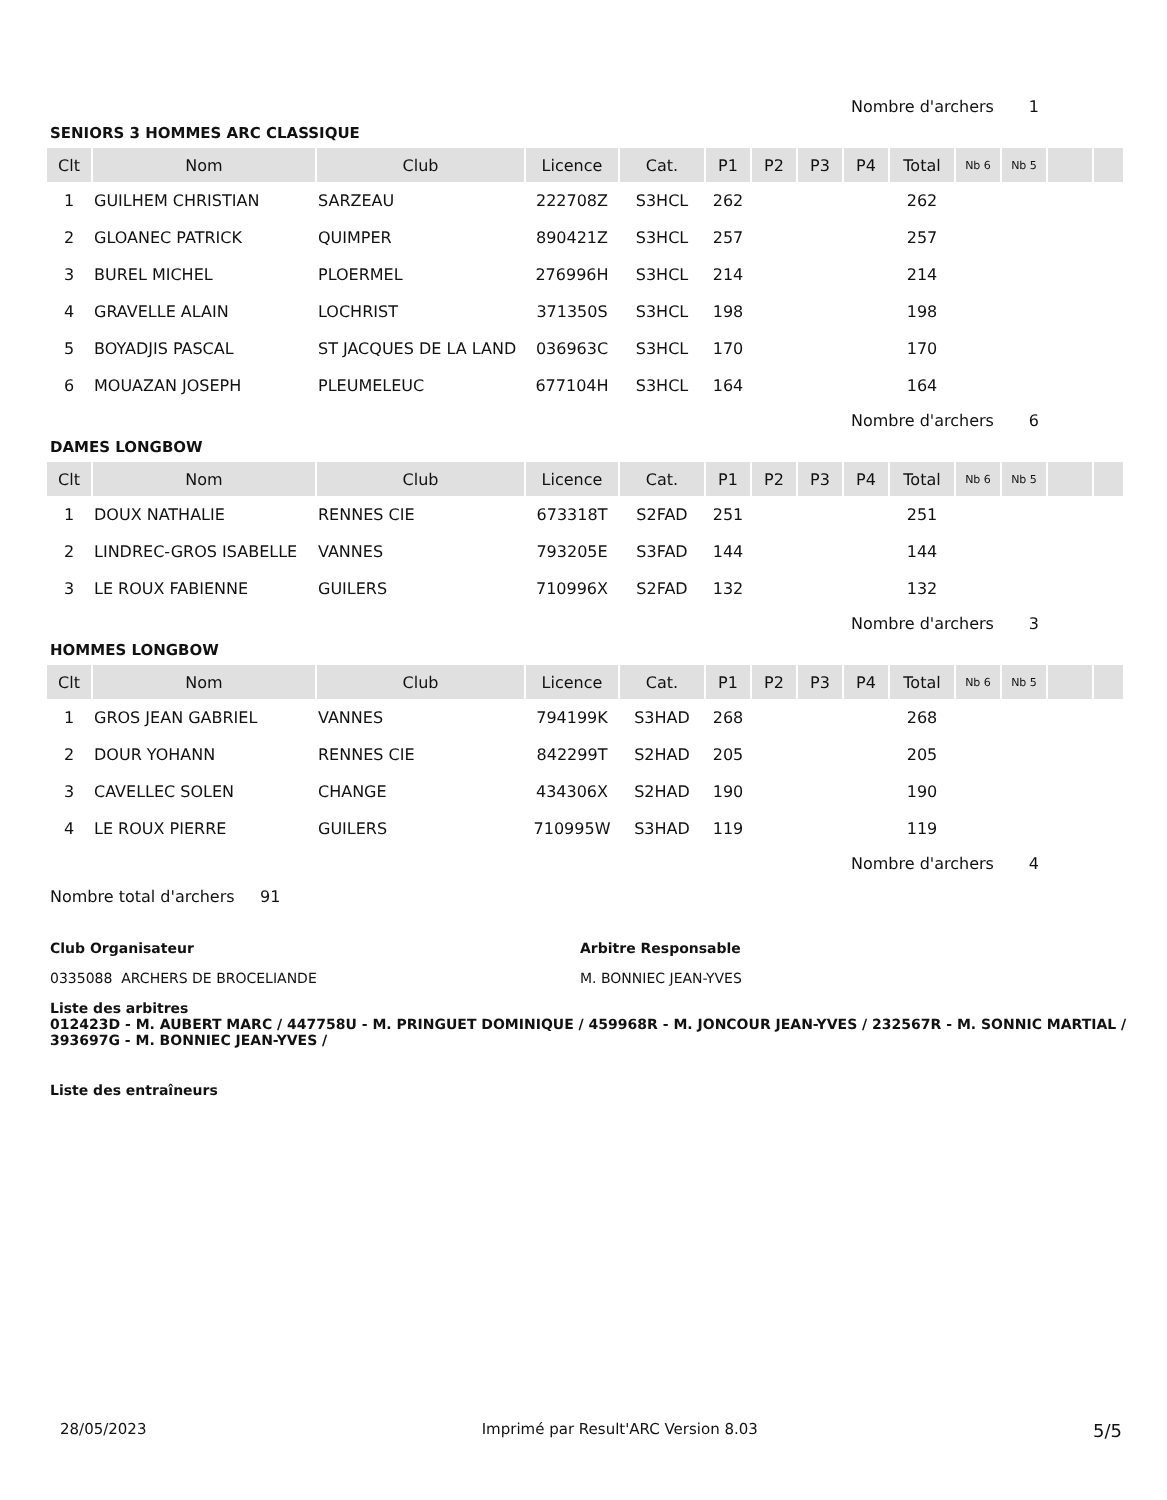Nombre d'archers 1
SENIORS 3 HOMMES ARC CLASSIQUE
| Clt | Nom | Club | Licence | Cat. | P1 | P2 | P3 | P4 | Total | Nb 6 | Nb 5 | | |
| --- | --- | --- | --- | --- | --- | --- | --- | --- | --- | --- | --- | --- | --- |
| 1 | GUILHEM CHRISTIAN | SARZEAU | 222708Z | S3HCL | 262 | | | | 262 | | | | |
| 2 | GLOANEC PATRICK | QUIMPER | 890421Z | S3HCL | 257 | | | | 257 | | | | |
| 3 | BUREL MICHEL | PLOERMEL | 276996H | S3HCL | 214 | | | | 214 | | | | |
| 4 | GRAVELLE ALAIN | LOCHRIST | 371350S | S3HCL | 198 | | | | 198 | | | | |
| 5 | BOYADJIS PASCAL | ST JACQUES DE LA LAND | 036963C | S3HCL | 170 | | | | 170 | | | | |
| 6 | MOUAZAN JOSEPH | PLEUMELEUC | 677104H | S3HCL | 164 | | | | 164 | | | | |
Nombre d'archers 6
DAMES LONGBOW
| Clt | Nom | Club | Licence | Cat. | P1 | P2 | P3 | P4 | Total | Nb 6 | Nb 5 | | |
| --- | --- | --- | --- | --- | --- | --- | --- | --- | --- | --- | --- | --- | --- |
| 1 | DOUX NATHALIE | RENNES CIE | 673318T | S2FAD | 251 | | | | 251 | | | | |
| 2 | LINDREC-GROS ISABELLE | VANNES | 793205E | S3FAD | 144 | | | | 144 | | | | |
| 3 | LE ROUX FABIENNE | GUILERS | 710996X | S2FAD | 132 | | | | 132 | | | | |
Nombre d'archers 3
HOMMES LONGBOW
| Clt | Nom | Club | Licence | Cat. | P1 | P2 | P3 | P4 | Total | Nb 6 | Nb 5 | | |
| --- | --- | --- | --- | --- | --- | --- | --- | --- | --- | --- | --- | --- | --- |
| 1 | GROS JEAN GABRIEL | VANNES | 794199K | S3HAD | 268 | | | | 268 | | | | |
| 2 | DOUR YOHANN | RENNES CIE | 842299T | S2HAD | 205 | | | | 205 | | | | |
| 3 | CAVELLEC SOLEN | CHANGE | 434306X | S2HAD | 190 | | | | 190 | | | | |
| 4 | LE ROUX PIERRE | GUILERS | 710995W | S3HAD | 119 | | | | 119 | | | | |
Nombre d'archers 4
Nombre total d'archers 91
Club Organisateur
0335088 ARCHERS DE BROCELIANDE
Arbitre Responsable
M. BONNIEC JEAN-YVES
Liste des arbitres
012423D - M. AUBERT MARC / 447758U - M. PRINGUET DOMINIQUE / 459968R - M. JONCOUR JEAN-YVES / 232567R - M. SONNIC MARTIAL / 393697G - M. BONNIEC JEAN-YVES /
Liste des entraîneurs
28/05/2023 Imprimé par Result'ARC Version 8.03 5/5